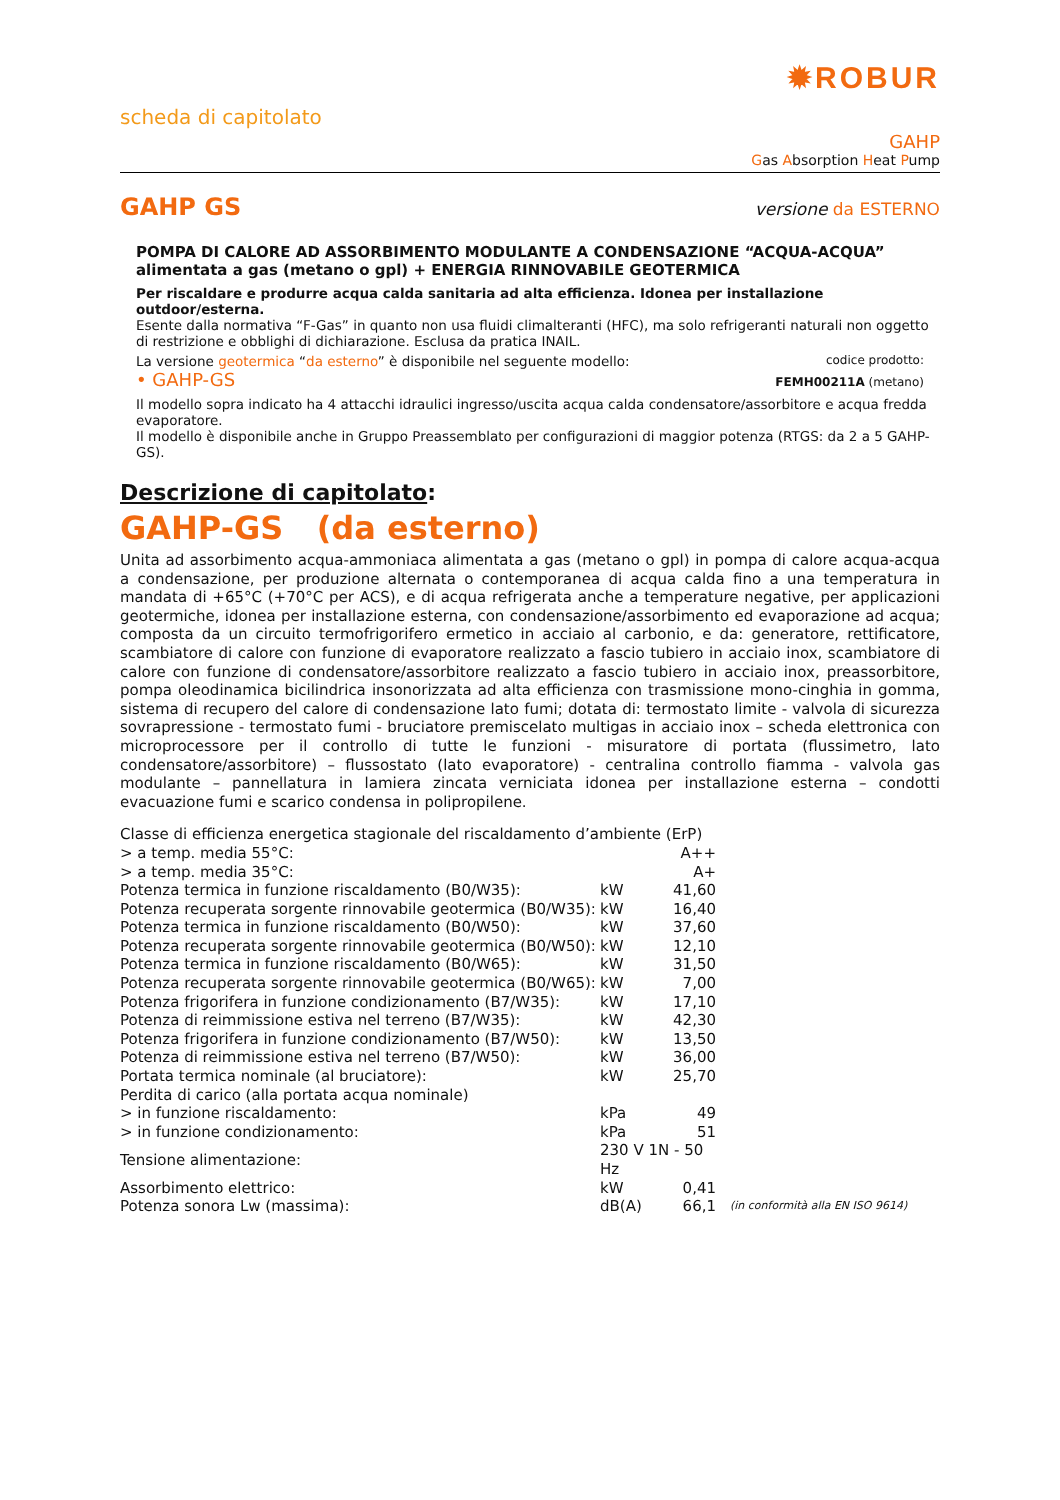✹ROBUR
scheda di capitolato
GAHP
Gas Absorption Heat Pump
GAHP GS versione da ESTERNO
POMPA DI CALORE AD ASSORBIMENTO MODULANTE A CONDENSAZIONE “ACQUA-ACQUA”
alimentata a gas (metano o gpl) + ENERGIA RINNOVABILE GEOTERMICA
Per riscaldare e produrre acqua calda sanitaria ad alta efficienza. Idonea per installazione outdoor/esterna.
Esente dalla normativa “F-Gas” in quanto non usa fluidi climalteranti (HFC), ma solo refrigeranti naturali non oggetto di restrizione e obblighi di dichiarazione. Esclusa da pratica INAIL.
La versione geotermica “da esterno” è disponibile nel seguente modello: codice prodotto:
• GAHP-GS FEMH00211A (metano)
Il modello sopra indicato ha 4 attacchi idraulici ingresso/uscita acqua calda condensatore/assorbitore e acqua fredda evaporatore.
Il modello è disponibile anche in Gruppo Preassemblato per configurazioni di maggior potenza (RTGS: da 2 a 5 GAHP-GS).
Descrizione di capitolato:
GAHP-GS (da esterno)
Unita ad assorbimento acqua-ammoniaca alimentata a gas (metano o gpl) in pompa di calore acqua-acqua a condensazione, per produzione alternata o contemporanea di acqua calda fino a una temperatura in mandata di +65°C (+70°C per ACS), e di acqua refrigerata anche a temperature negative, per applicazioni geotermiche, idonea per installazione esterna, con condensazione/assorbimento ed evaporazione ad acqua; composta da un circuito termofrigorifero ermetico in acciaio al carbonio, e da: generatore, rettificatore, scambiatore di calore con funzione di evaporatore realizzato a fascio tubiero in acciaio inox, scambiatore di calore con funzione di condensatore/assorbitore realizzato a fascio tubiero in acciaio inox, preassorbitore, pompa oleodinamica bicilindrica insonorizzata ad alta efficienza con trasmissione mono-cinghia in gomma, sistema di recupero del calore di condensazione lato fumi; dotata di: termostato limite - valvola di sicurezza sovrapressione - termostato fumi - bruciatore premiscelato multigas in acciaio inox – scheda elettronica con microprocessore per il controllo di tutte le funzioni - misuratore di portata (flussimetro, lato condensatore/assorbitore) – flussostato (lato evaporatore) - centralina controllo fiamma - valvola gas modulante – pannellatura in lamiera zincata verniciata idonea per installazione esterna – condotti evacuazione fumi e scarico condensa in polipropilene.
| Classe di efficienza energetica stagionale del riscaldamento d’ambiente (ErP) | | | |
| > a temp. media 55°C: | | A++ | |
| > a temp. media 35°C: | | A+ | |
| Potenza termica in funzione riscaldamento (B0/W35): | kW | 41,60 | |
| Potenza recuperata sorgente rinnovabile geotermica (B0/W35): | kW | 16,40 | |
| Potenza termica in funzione riscaldamento (B0/W50): | kW | 37,60 | |
| Potenza recuperata sorgente rinnovabile geotermica (B0/W50): | kW | 12,10 | |
| Potenza termica in funzione riscaldamento (B0/W65): | kW | 31,50 | |
| Potenza recuperata sorgente rinnovabile geotermica (B0/W65): | kW | 7,00 | |
| Potenza frigorifera in funzione condizionamento (B7/W35): | kW | 17,10 | |
| Potenza di reimmissione estiva nel terreno (B7/W35): | kW | 42,30 | |
| Potenza frigorifera in funzione condizionamento (B7/W50): | kW | 13,50 | |
| Potenza di reimmissione estiva nel terreno (B7/W50): | kW | 36,00 | |
| Portata termica nominale (al bruciatore): | kW | 25,70 | |
| Perdita di carico (alla portata acqua nominale) | | | |
| > in funzione riscaldamento: | kPa | 49 | |
| > in funzione condizionamento: | kPa | 51 | |
| Tensione alimentazione: | 230 V 1N - 50 Hz | | |
| Assorbimento elettrico: | kW | 0,41 | |
| Potenza sonora Lw (massima): | dB(A) | 66,1 | (in conformità alla EN ISO 9614) |